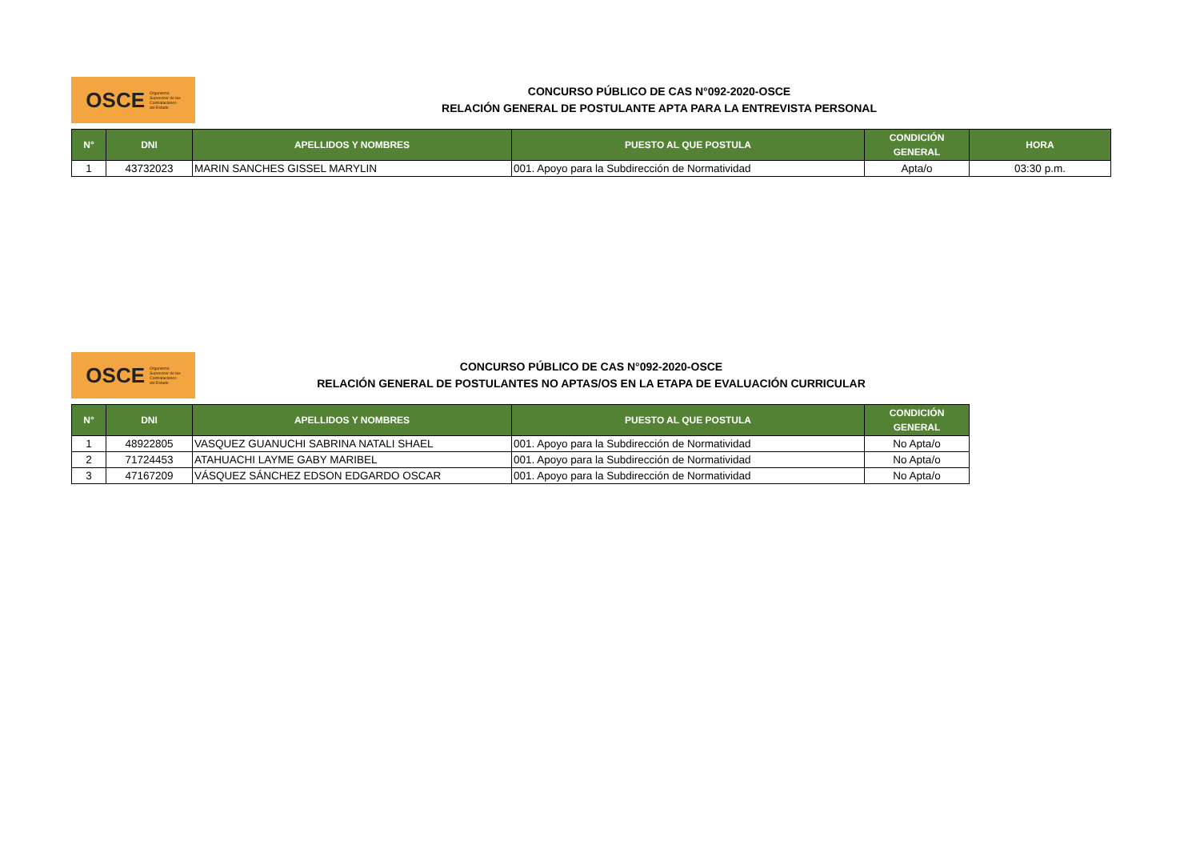OSCE Organismo
Supervisor de las
Contrataciones
del Estado
CONCURSO PÚBLICO DE CAS N°092-2020-OSCE
RELACIÓN GENERAL DE POSTULANTE APTA PARA LA ENTREVISTA PERSONAL
| N° | DNI | APELLIDOS Y NOMBRES | PUESTO AL QUE POSTULA | CONDICIÓN GENERAL | HORA |
| --- | --- | --- | --- | --- | --- |
| 1 | 43732023 | MARIN SANCHES GISSEL MARYLIN | 001. Apoyo para la Subdirección de Normatividad | Apta/o | 03:30 p.m. |
OSCE Organismo
Supervisor de las
Contrataciones
del Estado
CONCURSO PÚBLICO DE CAS N°092-2020-OSCE
RELACIÓN GENERAL DE POSTULANTES NO APTAS/OS EN LA ETAPA DE EVALUACIÓN CURRICULAR
| N° | DNI | APELLIDOS Y NOMBRES | PUESTO AL QUE POSTULA | CONDICIÓN GENERAL |
| --- | --- | --- | --- | --- |
| 1 | 48922805 | VASQUEZ GUANUCHI SABRINA NATALI SHAEL | 001. Apoyo para la Subdirección de Normatividad | No Apta/o |
| 2 | 71724453 | ATAHUACHI LAYME GABY MARIBEL | 001. Apoyo para la Subdirección de Normatividad | No Apta/o |
| 3 | 47167209 | VÁSQUEZ SÁNCHEZ EDSON EDGARDO OSCAR | 001. Apoyo para la Subdirección de Normatividad | No Apta/o |